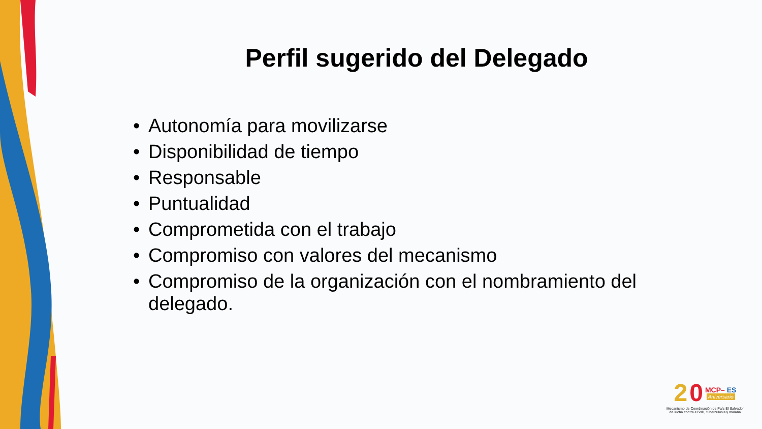Perfil sugerido del Delegado
• Autonomía para movilizarse
• Disponibilidad de tiempo
• Responsable
• Puntualidad
• Comprometida con el trabajo
• Compromiso con valores del mecanismo
• Compromiso de la organización con el nombramiento del delegado.
2 0 MCP– ES
Aniversario
Mecanismo de Coordinación de País El Salvador
de lucha contra el VIH, tuberculosis y malaria